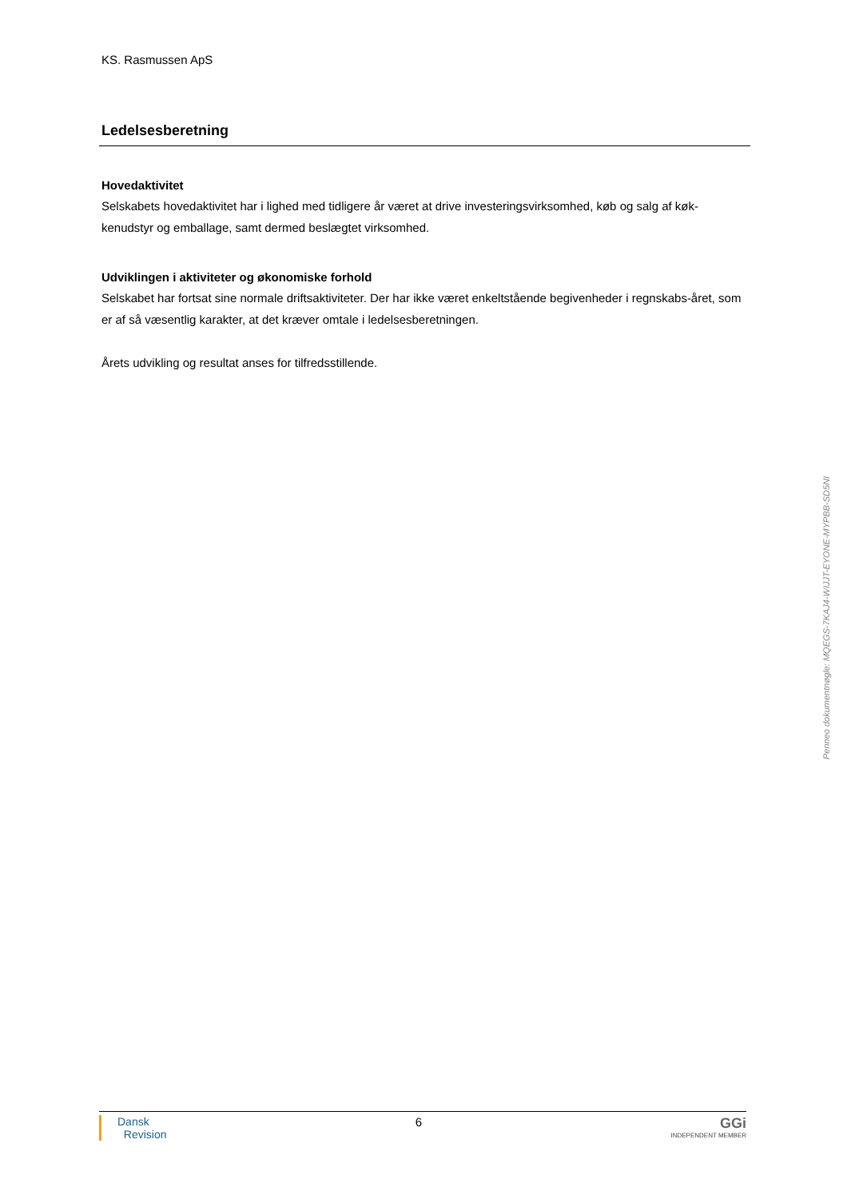KS. Rasmussen ApS
Ledelsesberetning
Hovedaktivitet
Selskabets hovedaktivitet har i lighed med tidligere år været at drive investeringsvirksomhed, køb og salg af køk-kenudstyr og emballage, samt dermed beslægtet virksomhed.
Udviklingen i aktiviteter og økonomiske forhold
Selskabet har fortsat sine normale driftsaktiviteter. Der har ikke været enkeltstående begivenheder i regnskabs-året, som er af så væsentlig karakter, at det kræver omtale i ledelsesberetningen.
Årets udvikling og resultat anses for tilfredsstillende.
Dansk
Revision
6
GGi
INDEPENDENT MEMBER
Penneo dokumentnøgle: MQEGS-7KAJ4-WIJJT-EYONE-MYPBB-SD5NI